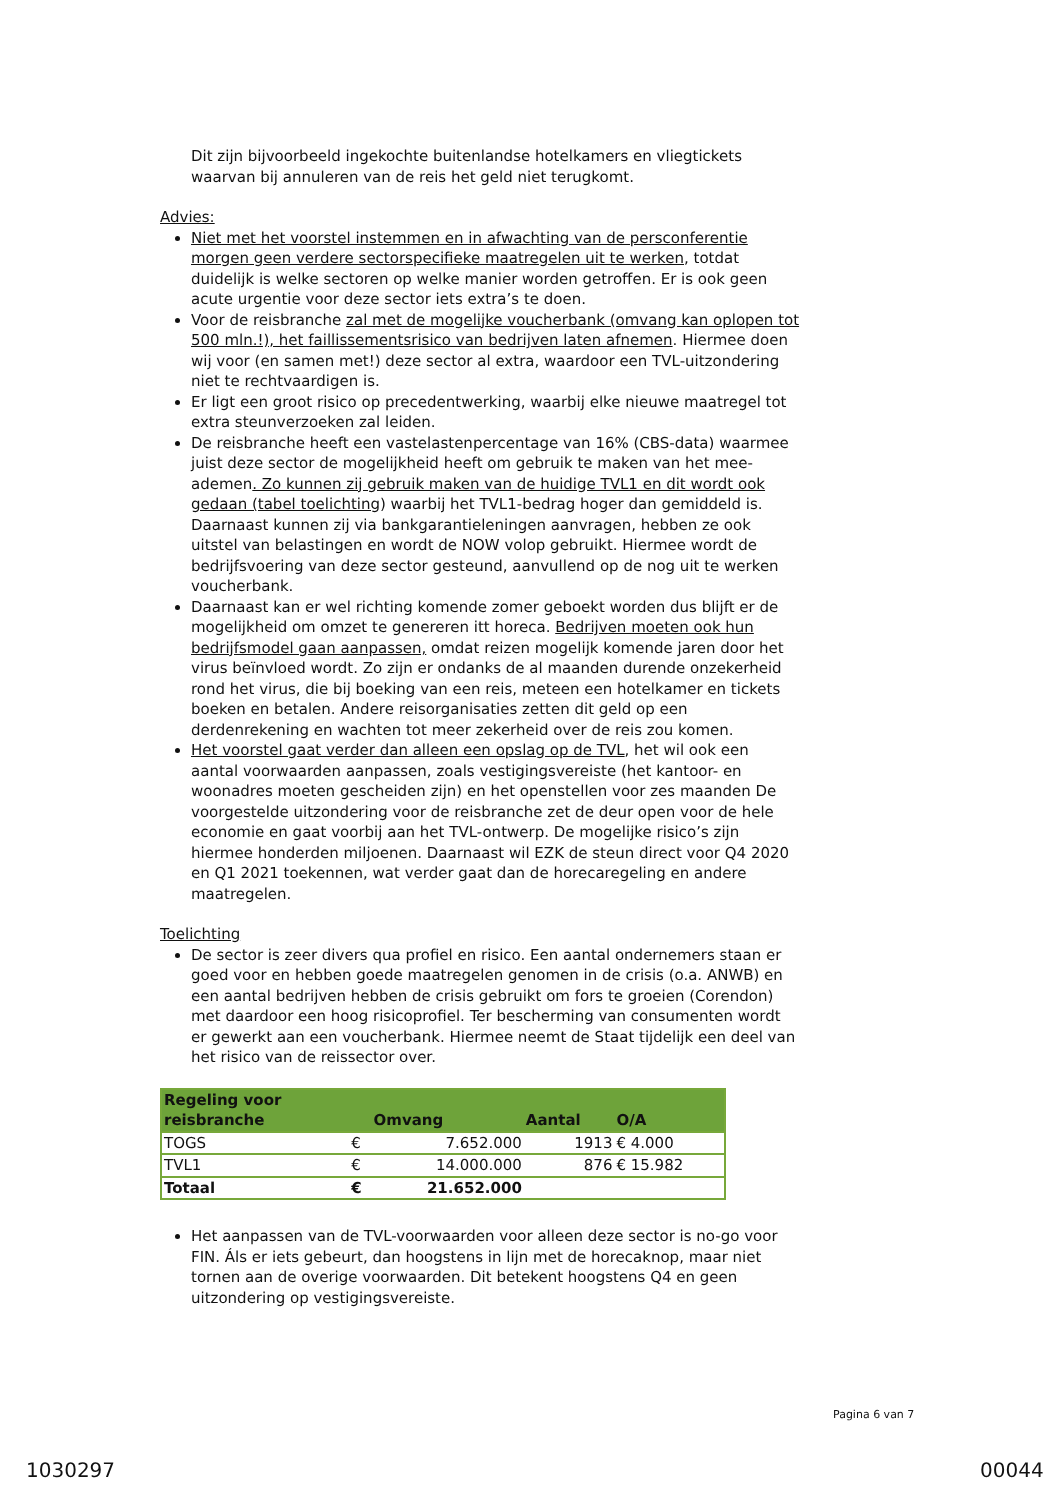Dit zijn bijvoorbeeld ingekochte buitenlandse hotelkamers en vliegtickets waarvan bij annuleren van de reis het geld niet terugkomt.
Advies:
Niet met het voorstel instemmen en in afwachting van de persconferentie morgen geen verdere sectorspecifieke maatregelen uit te werken, totdat duidelijk is welke sectoren op welke manier worden getroffen. Er is ook geen acute urgentie voor deze sector iets extra’s te doen.
Voor de reisbranche zal met de mogelijke voucherbank (omvang kan oplopen tot 500 mln.!), het faillissementsrisico van bedrijven laten afnemen. Hiermee doen wij voor (en samen met!) deze sector al extra, waardoor een TVL-uitzondering niet te rechtvaardigen is.
Er ligt een groot risico op precedentwerking, waarbij elke nieuwe maatregel tot extra steunverzoeken zal leiden.
De reisbranche heeft een vastelastenpercentage van 16% (CBS-data) waarmee juist deze sector de mogelijkheid heeft om gebruik te maken van het mee-ademen. Zo kunnen zij gebruik maken van de huidige TVL1 en dit wordt ook gedaan (tabel toelichting) waarbij het TVL1-bedrag hoger dan gemiddeld is. Daarnaast kunnen zij via bankgarantieleningen aanvragen, hebben ze ook uitstel van belastingen en wordt de NOW volop gebruikt. Hiermee wordt de bedrijfsvoering van deze sector gesteund, aanvullend op de nog uit te werken voucherbank.
Daarnaast kan er wel richting komende zomer geboekt worden dus blijft er de mogelijkheid om omzet te genereren itt horeca. Bedrijven moeten ook hun bedrijfsmodel gaan aanpassen, omdat reizen mogelijk komende jaren door het virus beïnvloed wordt. Zo zijn er ondanks de al maanden durende onzekerheid rond het virus, die bij boeking van een reis, meteen een hotelkamer en tickets boeken en betalen. Andere reisorganisaties zetten dit geld op een derdenrekening en wachten tot meer zekerheid over de reis zou komen.
Het voorstel gaat verder dan alleen een opslag op de TVL, het wil ook een aantal voorwaarden aanpassen, zoals vestigingsvereiste (het kantoor- en woonadres moeten gescheiden zijn) en het openstellen voor zes maanden De voorgestelde uitzondering voor de reisbranche zet de deur open voor de hele economie en gaat voorbij aan het TVL-ontwerp. De mogelijke risico’s zijn hiermee honderden miljoenen. Daarnaast wil EZK de steun direct voor Q4 2020 en Q1 2021 toekennen, wat verder gaat dan de horecaregeling en andere maatregelen.
Toelichting
De sector is zeer divers qua profiel en risico. Een aantal ondernemers staan er goed voor en hebben goede maatregelen genomen in de crisis (o.a. ANWB) en een aantal bedrijven hebben de crisis gebruikt om fors te groeien (Corendon) met daardoor een hoog risicoprofiel. Ter bescherming van consumenten wordt er gewerkt aan een voucherbank. Hiermee neemt de Staat tijdelijk een deel van het risico van de reissector over.
| Regeling voor reisbranche | | Omvang | Aantal | O/A |
| --- | --- | --- | --- | --- |
| TOGS | € | 7.652.000 | 1913 | € 4.000 |
| TVL1 | € | 14.000.000 | 876 | € 15.982 |
| Totaal | € | 21.652.000 | | |
Het aanpassen van de TVL-voorwaarden voor alleen deze sector is no-go voor FIN. Áls er iets gebeurt, dan hoogstens in lijn met de horecaknop, maar niet tornen aan de overige voorwaarden. Dit betekent hoogstens Q4 en geen uitzondering op vestigingsvereiste.
Pagina 6 van 7
1030297 00044